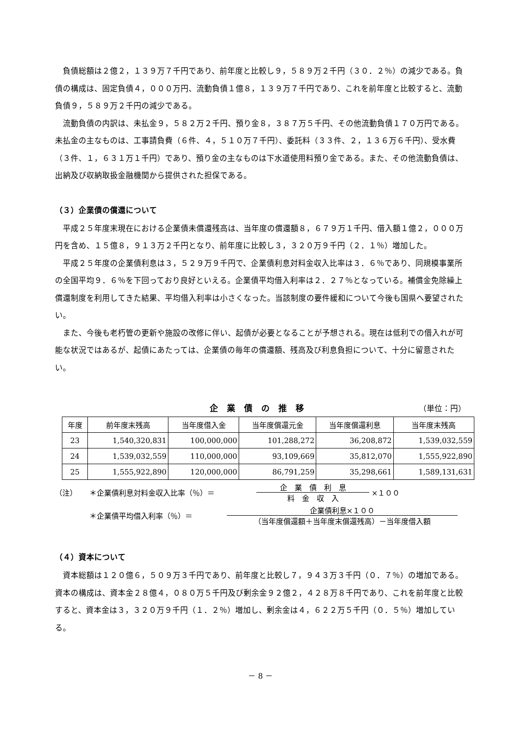負債総額は２億２，１３９万７千円であり、前年度と比較し９，５８９万２千円（３０．２％）の減少である。負債の構成は、固定負債４，０００万円、流動負債１億８，１３９万７千円であり、これを前年度と比較すると、流動負債９，５８９万２千円の減少である。
流動負債の内訳は、未払金９，５８２万２千円、預り金８，３８７万５千円、その他流動負債１７０万円である。未払金の主なものは、工事請負費（６件、４，５１０万７千円）、委託料（３３件、２，１３６万６千円）、受水費（３件、１，６３１万１千円）であり、預り金の主なものは下水道使用料預り金である。また、その他流動負債は、出納及び収納取扱金融機関から提供された担保である。
（３）企業債の償還について
平成２５年度末現在における企業債未償還残高は、当年度の償還額８，６７９万１千円、借入額１億２，０００万円を含め、１５億８，９１３万２千円となり、前年度に比較し３，３２０万９千円（２．１％）増加した。
平成２５年度の企業債利息は３，５２９万９千円で、企業債利息対料金収入比率は３．６％であり、同規模事業所の全国平均９．６％を下回っており良好といえる。企業債平均借入利率は２．２７％となっている。補償金免除繰上償還制度を利用してきた結果、平均借入利率は小さくなった。当該制度の要件緩和について今後も国県へ要望されたい。
また、今後も老朽管の更新や施設の改修に伴い、起債が必要となることが予想される。現在は低利での借入れが可能な状況ではあるが、起債にあたっては、企業債の毎年の償還額、残高及び利息負担について、十分に留意されたい。
企業債の推移 （単位：円）
| 年度 | 前年度末残高 | 当年度借入金 | 当年度償還元金 | 当年度償還利息 | 当年度末残高 |
| --- | --- | --- | --- | --- | --- |
| 23 | 1,540,320,831 | 100,000,000 | 101,288,272 | 36,208,872 | 1,539,032,559 |
| 24 | 1,539,032,559 | 110,000,000 | 93,109,669 | 35,812,070 | 1,555,922,890 |
| 25 | 1,555,922,890 | 120,000,000 | 86,791,259 | 35,298,661 | 1,589,131,631 |
（注） ＊企業債利息対料金収入比率（％）＝ 企　業　債　利　息 料　金　収　入 ×１００
＊企業債平均借入利率（％）＝ 企業債利息×１００ （当年度償還額＋当年度末償還残高）－当年度借入額
（４）資本について
資本総額は１２０億６，５０９万３千円であり、前年度と比較し７，９４３万３千円（０．７％）の増加である。資本の構成は、資本金２８億４，０８０万５千円及び剰余金９２億２，４２８万８千円であり、これを前年度と比較すると、資本金は３，３２０万９千円（１．２％）増加し、剰余金は４，６２２万５千円（０．５％）増加している。
－ 8 －